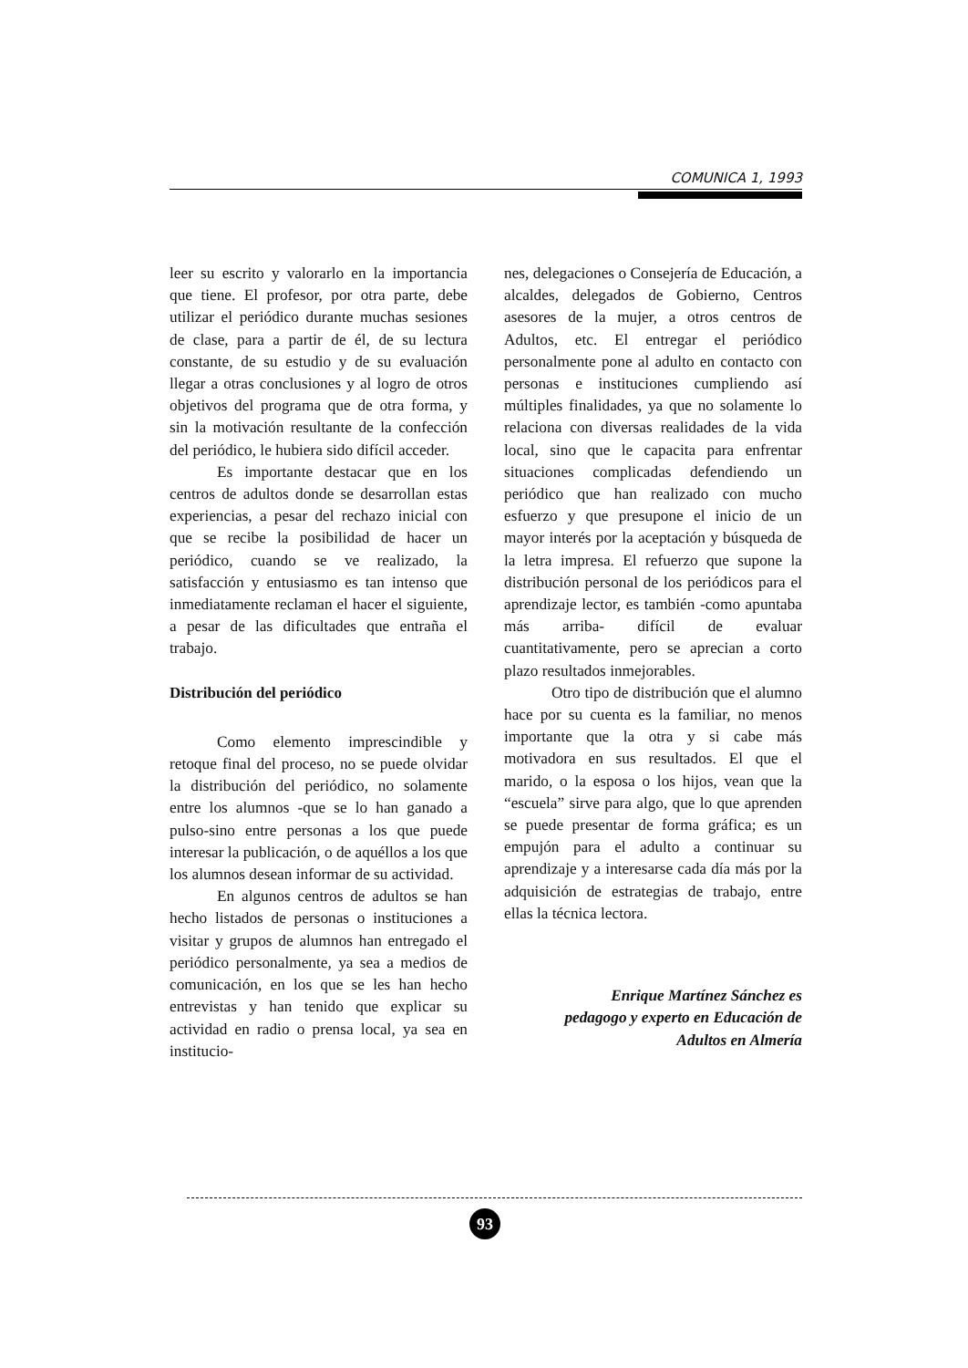COMUNICA 1, 1993
leer su escrito y valorarlo en la importancia que tiene. El profesor, por otra parte, debe utilizar el periódico durante muchas sesiones de clase, para a partir de él, de su lectura constante, de su estudio y de su evaluación llegar a otras conclusiones y al logro de otros objetivos del programa que de otra forma, y sin la motivación resultante de la confección del periódico, le hubiera sido difícil acceder.
Es importante destacar que en los centros de adultos donde se desarrollan estas experiencias, a pesar del rechazo inicial con que se recibe la posibilidad de hacer un periódico, cuando se ve realizado, la satisfacción y entusiasmo es tan intenso que inmediatamente reclaman el hacer el siguiente, a pesar de las dificultades que entraña el trabajo.
Distribución del periódico
Como elemento imprescindible y retoque final del proceso, no se puede olvidar la distribución del periódico, no solamente entre los alumnos -que se lo han ganado a pulso-sino entre personas a los que puede interesar la publicación, o de aquéllos a los que los alumnos desean informar de su actividad.
En algunos centros de adultos se han hecho listados de personas o instituciones a visitar y grupos de alumnos han entregado el periódico personalmente, ya sea a medios de comunicación, en los que se les han hecho entrevistas y han tenido que explicar su actividad en radio o prensa local, ya sea en institucio-
nes, delegaciones o Consejería de Educación, a alcaldes, delegados de Gobierno, Centros asesores de la mujer, a otros centros de Adultos, etc. El entregar el periódico personalmente pone al adulto en contacto con personas e instituciones cumpliendo así múltiples finalidades, ya que no solamente lo relaciona con diversas realidades de la vida local, sino que le capacita para enfrentar situaciones complicadas defendiendo un periódico que han realizado con mucho esfuerzo y que presupone el inicio de un mayor interés por la aceptación y búsqueda de la letra impresa. El refuerzo que supone la distribución personal de los periódicos para el aprendizaje lector, es también -como apuntaba más arriba- difícil de evaluar cuantitativamente, pero se aprecian a corto plazo resultados inmejorables.
Otro tipo de distribución que el alumno hace por su cuenta es la familiar, no menos importante que la otra y si cabe más motivadora en sus resultados. El que el marido, o la esposa o los hijos, vean que la “escuela” sirve para algo, que lo que aprenden se puede presentar de forma gráfica; es un empujón para el adulto a continuar su aprendizaje y a interesarse cada día más por la adquisición de estrategias de trabajo, entre ellas la técnica lectora.
Enrique Martínez Sánchez es
pedagogo y experto en Educación de
Adultos en Almería
93